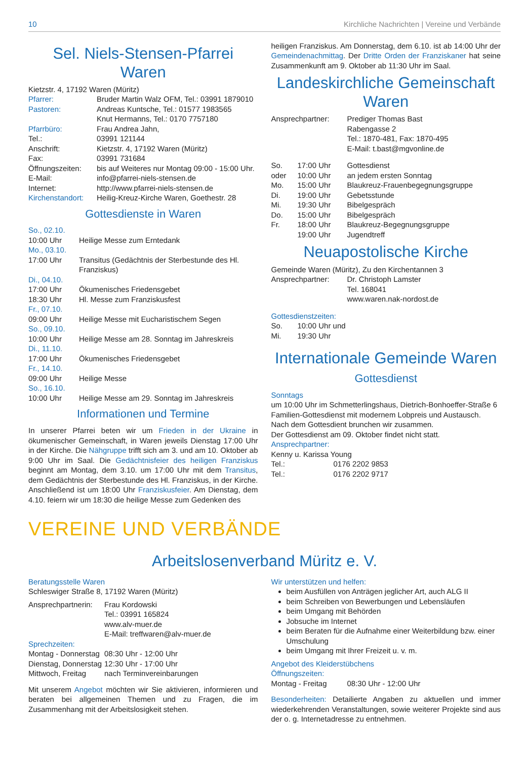10 Kirchliche Nachrichten | Vereine und Verbände
Sel. Niels-Stensen-Pfarrei Waren
Kietzstr. 4, 17192 Waren (Müritz)
| Pfarrer: | Bruder Martin Walz OFM, Tel.: 03991 1879010 |
| Pastoren: | Andreas Kuntsche, Tel.: 01577 1983565 Knut Hermanns, Tel.: 0170 7757180 |
| Pfarrbüro: | Frau Andrea Jahn, |
| Tel.: | 03991 121144 |
| Anschrift: | Kietzstr. 4, 17192 Waren (Müritz) |
| Fax: | 03991 731684 |
| Öffnungszeiten: | bis auf Weiteres nur Montag 09:00 - 15:00 Uhr. |
| E-Mail: | info@pfarrei-niels-stensen.de |
| Internet: | http://www.pfarrei-niels-stensen.de |
| Kirchenstandort: | Heilig-Kreuz-Kirche Waren, Goethestr. 28 |
Gottesdienste in Waren
| So., 02.10. | |
| 10:00 Uhr | Heilige Messe zum Erntedank |
| Mo., 03.10. | |
| 17:00 Uhr | Transitus (Gedächtnis der Sterbestunde des Hl. Franziskus) |
| Di., 04.10. | |
| 17:00 Uhr | Ökumenisches Friedensgebet |
| 18:30 Uhr | Hl. Messe zum Franziskusfest |
| Fr., 07.10. | |
| 09:00 Uhr | Heilige Messe mit Eucharistischem Segen |
| So., 09.10. | |
| 10:00 Uhr | Heilige Messe am 28. Sonntag im Jahreskreis |
| Di., 11.10. | |
| 17:00 Uhr | Ökumenisches Friedensgebet |
| Fr., 14.10. | |
| 09:00 Uhr | Heilige Messe |
| So., 16.10. | |
| 10:00 Uhr | Heilige Messe am 29. Sonntag im Jahreskreis |
Informationen und Termine
In unserer Pfarrei beten wir um Frieden in der Ukraine in ökumenischer Gemeinschaft, in Waren jeweils Dienstag 17:00 Uhr in der Kirche. Die Nähgruppe trifft sich am 3. und am 10. Oktober ab 9:00 Uhr im Saal. Die Gedächtnisfeier des heiligen Franziskus beginnt am Montag, dem 3.10. um 17:00 Uhr mit dem Transitus, dem Gedächtnis der Sterbestunde des Hl. Franziskus, in der Kirche. Anschließend ist um 18:00 Uhr Franziskusfeier. Am Dienstag, dem 4.10. feiern wir um 18:30 die heilige Messe zum Gedenken des
heiligen Franziskus. Am Donnerstag, dem 6.10. ist ab 14:00 Uhr der Gemeindenachmittag. Der Dritte Orden der Franziskaner hat seine Zusammenkunft am 9. Oktober ab 11:30 Uhr im Saal.
Landeskirchliche Gemeinschaft Waren
| Ansprechpartner: | Prediger Thomas Bast Rabengasse 2 Tel.: 1870-481, Fax: 1870-495 E-Mail: t.bast@mgvonline.de |
| So. | 17:00 Uhr | Gottesdienst |
| oder | 10:00 Uhr | an jedem ersten Sonntag |
| Mo. | 15:00 Uhr | Blaukreuz-Frauenbegegnungsgruppe |
| Di. | 19:00 Uhr | Gebetsstunde |
| Mi. | 19:30 Uhr | Bibelgespräch |
| Do. | 15:00 Uhr | Bibelgespräch |
| Fr. | 18:00 Uhr | Blaukreuz-Begegnungsgruppe |
| | 19:00 Uhr | Jugendtreff |
Neuapostolische Kirche
Gemeinde Waren (Müritz), Zu den Kirchentannen 3
| Ansprechpartner: | Dr. Christoph Lamster Tel. 168041 www.waren.nak-nordost.de |
Gottesdienstzeiten:
| So. | 10:00 Uhr und |
| Mi. | 19:30 Uhr |
Internationale Gemeinde Waren
Gottesdienst
Sonntags
um 10:00 Uhr im Schmetterlingshaus, Dietrich-Bonhoeffer-Straße 6
Familien-Gottesdienst mit modernem Lobpreis und Austausch. Nach dem Gottesdient brunchen wir zusammen.
Der Gottesdienst am 09. Oktober findet nicht statt.
Ansprechpartner:
Kenny u. Karissa Young
| Tel.: | 0176 2202 9853 |
| Tel.: | 0176 2202 9717 |
VEREINE UND VERBÄNDE
Arbeitslosenverband Müritz e. V.
Beratungsstelle Waren
Schleswiger Straße 8, 17192 Waren (Müritz)
| Ansprechpartnerin: | Frau Kordowski Tel.: 03991 165824 www.alv-muer.de E-Mail: treffwaren@alv-muer.de |
Sprechzeiten:
| Montag - Donnerstag | 08:30 Uhr - 12:00 Uhr |
| Dienstag, Donnerstag | 12:30 Uhr - 17:00 Uhr |
| Mittwoch, Freitag | nach Terminvereinbarungen |
Mit unserem Angebot möchten wir Sie aktivieren, informieren und beraten bei allgemeinen Themen und zu Fragen, die im Zusammenhang mit der Arbeitslosigkeit stehen.
Wir unterstützen und helfen:
beim Ausfüllen von Anträgen jeglicher Art, auch ALG II
beim Schreiben von Bewerbungen und Lebensläufen
beim Umgang mit Behörden
Jobsuche im Internet
beim Beraten für die Aufnahme einer Weiterbildung bzw. einer Umschulung
beim Umgang mit Ihrer Freizeit u. v. m.
Angebot des Kleiderstübchens
Öffnungszeiten:
| Montag - Freitag | 08:30 Uhr - 12:00 Uhr |
Besonderheiten: Detailierte Angaben zu aktuellen und immer wiederkehrenden Veranstaltungen, sowie weiterer Projekte sind aus der o. g. Internetadresse zu entnehmen.